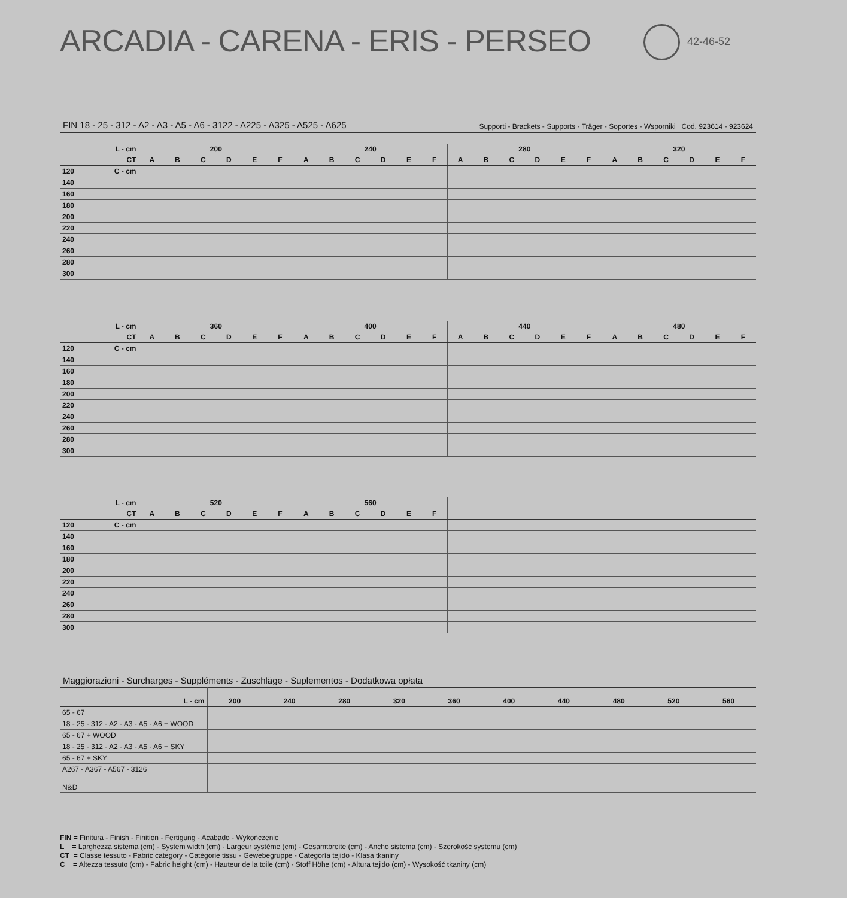ARCADIA - CARENA - ERIS - PERSEO
42-46-52
FIN 18 - 25 - 312 - A2 - A3 - A5 - A6 - 3122 - A225 - A325 - A525 - A625
Supporti - Brackets - Supports - Träger - Soportes - Wsporniki Cod. 923614 - 923624
| L - cm | 200 | | | | | | 240 | | | | | | 280 | | | | | | 320 | | | | | |
| --- | --- | --- | --- | --- | --- | --- | --- | --- | --- | --- | --- | --- | --- | --- | --- | --- | --- | --- | --- | --- | --- | --- | --- | --- |
| CT | A | B | C | D | E | F | A | B | C | D | E | F | A | B | C | D | E | F | A | B | C | D | E | F |
| 120 C - cm | | | | | | | | | | | | | | | | | | | | | | | | |
| 140 | | | | | | | | | | | | | | | | | | | | | | | | |
| 160 | | | | | | | | | | | | | | | | | | | | | | | | |
| 180 | | | | | | | | | | | | | | | | | | | | | | | | |
| 200 | | | | | | | | | | | | | | | | | | | | | | | | |
| 220 | | | | | | | | | | | | | | | | | | | | | | | | |
| 240 | | | | | | | | | | | | | | | | | | | | | | | | |
| 260 | | | | | | | | | | | | | | | | | | | | | | | | |
| 280 | | | | | | | | | | | | | | | | | | | | | | | | |
| 300 | | | | | | | | | | | | | | | | | | | | | | | | |
| L - cm | 360 | | | | | | 400 | | | | | | 440 | | | | | | 480 | | | | | |
| --- | --- | --- | --- | --- | --- | --- | --- | --- | --- | --- | --- | --- | --- | --- | --- | --- | --- | --- | --- | --- | --- | --- | --- | --- |
| CT | A | B | C | D | E | F | A | B | C | D | E | F | A | B | C | D | E | F | A | B | C | D | E | F |
| 120 C - cm | | | | | | | | | | | | | | | | | | | | | | | | |
| 140 | | | | | | | | | | | | | | | | | | | | | | | | |
| 160 | | | | | | | | | | | | | | | | | | | | | | | | |
| 180 | | | | | | | | | | | | | | | | | | | | | | | | |
| 200 | | | | | | | | | | | | | | | | | | | | | | | | |
| 220 | | | | | | | | | | | | | | | | | | | | | | | | |
| 240 | | | | | | | | | | | | | | | | | | | | | | | | |
| 260 | | | | | | | | | | | | | | | | | | | | | | | | |
| 280 | | | | | | | | | | | | | | | | | | | | | | | | |
| 300 | | | | | | | | | | | | | | | | | | | | | | | | |
| L - cm | 520 | | | | | | 560 | | | | | | | |
| --- | --- | --- | --- | --- | --- | --- | --- | --- | --- | --- | --- | --- | --- | --- |
| CT | A | B | C | D | E | F | A | B | C | D | E | F | | |
| 120 C - cm | | | | | | | | | | | | | | |
| 140 | | | | | | | | | | | | | | |
| 160 | | | | | | | | | | | | | | |
| 180 | | | | | | | | | | | | | | |
| 200 | | | | | | | | | | | | | | |
| 220 | | | | | | | | | | | | | | |
| 240 | | | | | | | | | | | | | | |
| 260 | | | | | | | | | | | | | | |
| 280 | | | | | | | | | | | | | | |
| 300 | | | | | | | | | | | | | | |
Maggiorazioni - Surcharges - Suppléments - Zuschläge - Suplementos - Dodatkowa opłata
| L - cm | 200 | 240 | 280 | 320 | 360 | 400 | 440 | 480 | 520 | 560 |
| --- | --- | --- | --- | --- | --- | --- | --- | --- | --- | --- |
| 65 - 67 | | | | | | | | | | |
| 18 - 25 - 312 - A2 - A3 - A5 - A6 + WOOD | | | | | | | | | | |
| 65 - 67 + WOOD | | | | | | | | | | |
| 18 - 25 - 312 - A2 - A3 - A5 - A6 + SKY | | | | | | | | | | |
| 65 - 67 + SKY | | | | | | | | | | |
| A267 - A367 - A567 - 3126 | | | | | | | | | | |
| N&D | | | | | | | | | | |
FIN = Finitura - Finish - Finition - Fertigung - Acabado - Wykończenie
L = Larghezza sistema (cm) - System width (cm) - Largeur système (cm) - Gesamtbreite (cm) - Ancho sistema (cm) - Szerokość systemu (cm)
CT = Classe tessuto - Fabric category - Catégorie tissu - Gewebegruppe - Categoría tejido - Klasa tkaniny
C = Altezza tessuto (cm) - Fabric height (cm) - Hauteur de la toile (cm) - Stoff Höhe (cm) - Altura tejido (cm) - Wysokość tkaniny (cm)